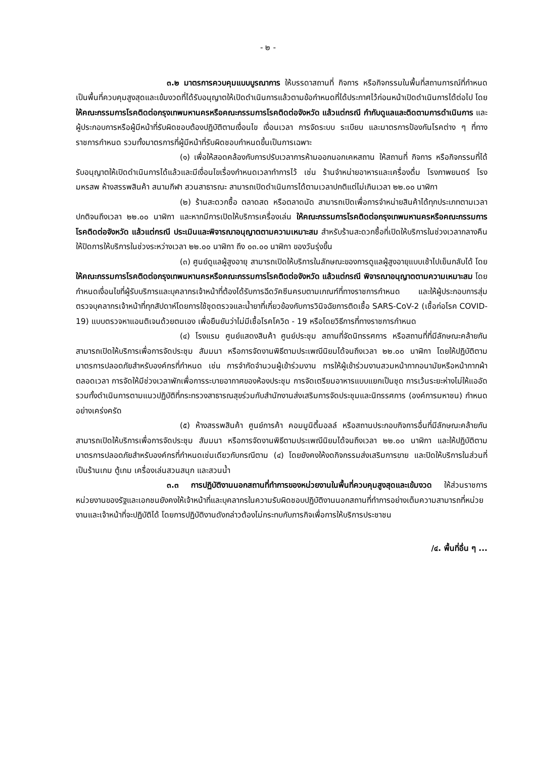- ๒ -
๓.๒ มาตรการควบคุมแบบบูรณาการ ให้บรรดาสถานที่ กิจการ หรือกิจกรรมในพื้นที่สถานการณ์ที่กำหนดเป็นพื้นที่ควบคุมสูงสุดและเข้มงวดที่ได้รับอนุญาตให้เปิดดำเนินการแล้วตามข้อกำหนดที่ได้ประกาศไว้ก่อนหน้าเปิดดำเนินการได้ต่อไป โดยให้คณะกรรมการโรคติดต่อกรุงเทพมหานครหรือคณะกรรมการโรคติดต่อจังหวัด แล้วแต่กรณี กำกับดูแลและติดตามการดำเนินการ และผู้ประกอบการหรือผู้มีหน้าที่รับผิดชอบต้องปฏิบัติตามเงื่อนไข เงื่อนเวลา การจัดระบบ ระเบียบ และมาตรการป้องกันโรคต่าง ๆ ที่ทางราชการกำหนด รวมทั้งมาตรการที่ผู้มีหน้าที่รับผิดชอบกำหนดขึ้นเป็นการเฉพาะ
(๑) เพื่อให้สอดคล้องกับการปรับเวลาการห้ามออกนอกเคหสถาน ให้สถานที่ กิจการ หรือกิจกรรมที่ได้รับอนุญาตให้เปิดดำเนินการได้แล้วและมีเงื่อนไขเรื่องกำหนดเวลาทำการไว้ เช่น ร้านจำหน่ายอาหารและเครื่องดื่ม โรงภาพยนตร์ โรงมหรสพ ห้างสรรพสินค้า สนามกีฬา สวนสาธารณะ สามารถเปิดดำเนินการได้ตามเวลาปกติแต่ไม่เกินเวลา ๒๒.๐๐ นาฬิกา
(๒) ร้านสะดวกซื้อ ตลาดสด หรือตลาดนัด สามารถเปิดเพื่อการจำหน่ายสินค้าได้ทุกประเภทตามเวลาปกติจนถึงเวลา ๒๒.๐๐ นาฬิกา และหากมีการเปิดให้บริการเครื่องเล่น ให้คณะกรรมการโรคติดต่อกรุงเทพมหานครหรือคณะกรรมการโรคติดต่อจังหวัด แล้วแต่กรณี ประเมินและพิจารณาอนุญาตตามความเหมาะสม สำหรับร้านสะดวกซื้อที่เปิดให้บริการในช่วงเวลากลางคืน ให้ปิดการให้บริการในช่วงระหว่างเวลา ๒๒.๐๐ นาฬิกา ถึง ๐๓.๐๐ นาฬิกา ของวันรุ่งขึ้น
(๓) ศูนย์ดูแลผู้สูงอายุ สามารถเปิดให้บริการในลักษณะของการดูแลผู้สูงอายุแบบเช้าไปเย็นกลับได้ โดยให้คณะกรรมการโรคติดต่อกรุงเทพมหานครหรือคณะกรรมการโรคติดต่อจังหวัด แล้วแต่กรณี พิจารณาอนุญาตตามความเหมาะสม โดยกำหนดเงื่อนไขที่ผู้รับบริการและบุคลากรเจ้าหน้าที่ต้องได้รับการฉีดวัคซีนครบตามเกณฑ์ที่ทางราชการกำหนด และให้ผู้ประกอบการสุ่มตรวจบุคลากรเจ้าหน้าที่ทุกสัปดาห์โดยการใช้ชุดตรวจและน้ำยาที่เกี่ยวข้องกับการวินิจฉัยการติดเชื้อ SARS-CoV-2 (เชื้อก่อโรค COVID-19) แบบตรวจหาแอนติเจนด้วยตนเอง เพื่อยืนยันว่าไม่มีเชื้อโรคโควิด - 19 หรือโดยวิธีการที่ทางราชการกำหนด
(๔) โรงแรม ศูนย์แสดงสินค้า ศูนย์ประชุม สถานที่จัดนิทรรศการ หรือสถานที่ที่มีลักษณะคล้ายกัน สามารถเปิดให้บริการเพื่อการจัดประชุม สัมมนา หรือการจัดงานพิธีตามประเพณีนิยมได้จนถึงเวลา ๒๒.๐๐ นาฬิกา โดยให้ปฏิบัติตามมาตรการปลอดภัยสำหรับองค์กรที่กำหนด เช่น การจำกัดจำนวนผู้เข้าร่วมงาน การให้ผู้เข้าร่วมงานสวมหน้ากากอนามัยหรือหน้ากากผ้าตลอดเวลา การจัดให้มีช่วงเวลาพักเพื่อการระบายอากาศของห้องประชุม การจัดเตรียมอาหารแบบแยกเป็นชุด การเว้นระยะห่างไม่ให้แออัด รวมทั้งดำเนินการตามแนวปฏิบัติที่กระทรวงสาธารณสุขร่วมกับสำนักงานส่งเสริมการจัดประชุมและนิทรรศการ (องค์การมหาชน) กำหนดอย่างเคร่งครัด
(๕) ห้างสรรพสินค้า ศูนย์การค้า คอมมูนิตี้มอลล์ หรือสถานประกอบกิจการอื่นที่มีลักษณะคล้ายกัน สามารถเปิดให้บริการเพื่อการจัดประชุม สัมมนา หรือการจัดงานพิธีตามประเพณีนิยมได้จนถึงเวลา ๒๒.๐๐ นาฬิกา และให้ปฏิบัติตามมาตรการปลอดภัยสำหรับองค์กรที่กำหนดเช่นเดียวกับกรณีตาม (๔) โดยยังคงให้งดกิจกรรมส่งเสริมการขาย และปิดให้บริการในส่วนที่เป็นร้านเกม ตู้เกม เครื่องเล่นสวนสนุก และสวนน้ำ
๓.๓ การปฏิบัติงานนอกสถานที่ทำการของหน่วยงานในพื้นที่ควบคุมสูงสุดและเข้มงวด ให้ส่วนราชการ หน่วยงานของรัฐและเอกชนยังคงให้เจ้าหน้าที่และบุคลากรในความรับผิดชอบปฏิบัติงานนอกสถานที่ทำการอย่างเต็มความสามารถที่หน่วยงานและเจ้าหน้าที่จะปฏิบัติได้ โดยการปฏิบัติงานดังกล่าวต้องไม่กระทบกับภารกิจเพื่อการให้บริการประชาชน
/๔. พื้นที่อื่น ๆ ...